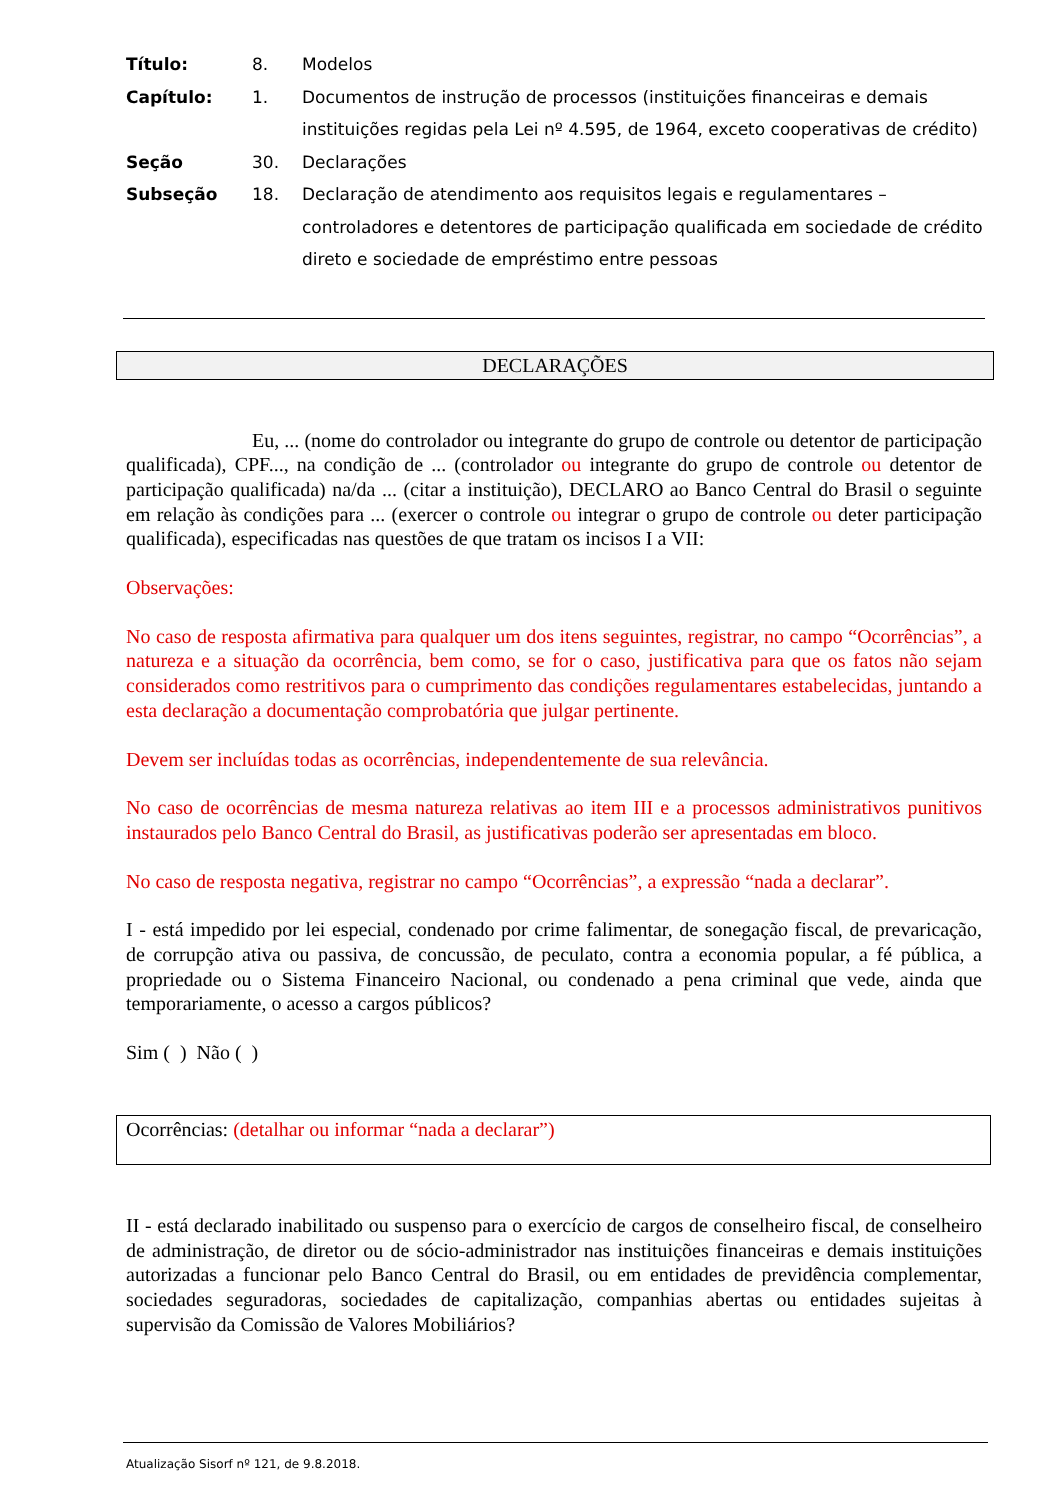| Título: | 8. | Modelos |
| Capítulo: | 1. | Documentos de instrução de processos (instituições financeiras e demais instituições regidas pela Lei nº 4.595, de 1964, exceto cooperativas de crédito) |
| Seção | 30. | Declarações |
| Subseção | 18. | Declaração de atendimento aos requisitos legais e regulamentares – controladores e detentores de participação qualificada em sociedade de crédito direto e sociedade de empréstimo entre pessoas |
DECLARAÇÕES
Eu, ... (nome do controlador ou integrante do grupo de controle ou detentor de participação qualificada), CPF..., na condição de ... (controlador ou integrante do grupo de controle ou detentor de participação qualificada) na/da ... (citar a instituição), DECLARO ao Banco Central do Brasil o seguinte em relação às condições para ... (exercer o controle ou integrar o grupo de controle ou deter participação qualificada), especificadas nas questões de que tratam os incisos I a VII:
Observações:
No caso de resposta afirmativa para qualquer um dos itens seguintes, registrar, no campo “Ocorrências”, a natureza e a situação da ocorrência, bem como, se for o caso, justificativa para que os fatos não sejam considerados como restritivos para o cumprimento das condições regulamentares estabelecidas, juntando a esta declaração a documentação comprobatória que julgar pertinente.
Devem ser incluídas todas as ocorrências, independentemente de sua relevância.
No caso de ocorrências de mesma natureza relativas ao item III e a processos administrativos punitivos instaurados pelo Banco Central do Brasil, as justificativas poderão ser apresentadas em bloco.
No caso de resposta negativa, registrar no campo “Ocorrências”, a expressão “nada a declarar”.
I - está impedido por lei especial, condenado por crime falimentar, de sonegação fiscal, de prevaricação, de corrupção ativa ou passiva, de concussão, de peculato, contra a economia popular, a fé pública, a propriedade ou o Sistema Financeiro Nacional, ou condenado a pena criminal que vede, ainda que temporariamente, o acesso a cargos públicos?
Sim ( ) Não ( )
Ocorrências: (detalhar ou informar “nada a declarar”)
II - está declarado inabilitado ou suspenso para o exercício de cargos de conselheiro fiscal, de conselheiro de administração, de diretor ou de sócio-administrador nas instituições financeiras e demais instituições autorizadas a funcionar pelo Banco Central do Brasil, ou em entidades de previdência complementar, sociedades seguradoras, sociedades de capitalização, companhias abertas ou entidades sujeitas à supervisão da Comissão de Valores Mobiliários?
Atualização Sisorf nº 121, de 9.8.2018.